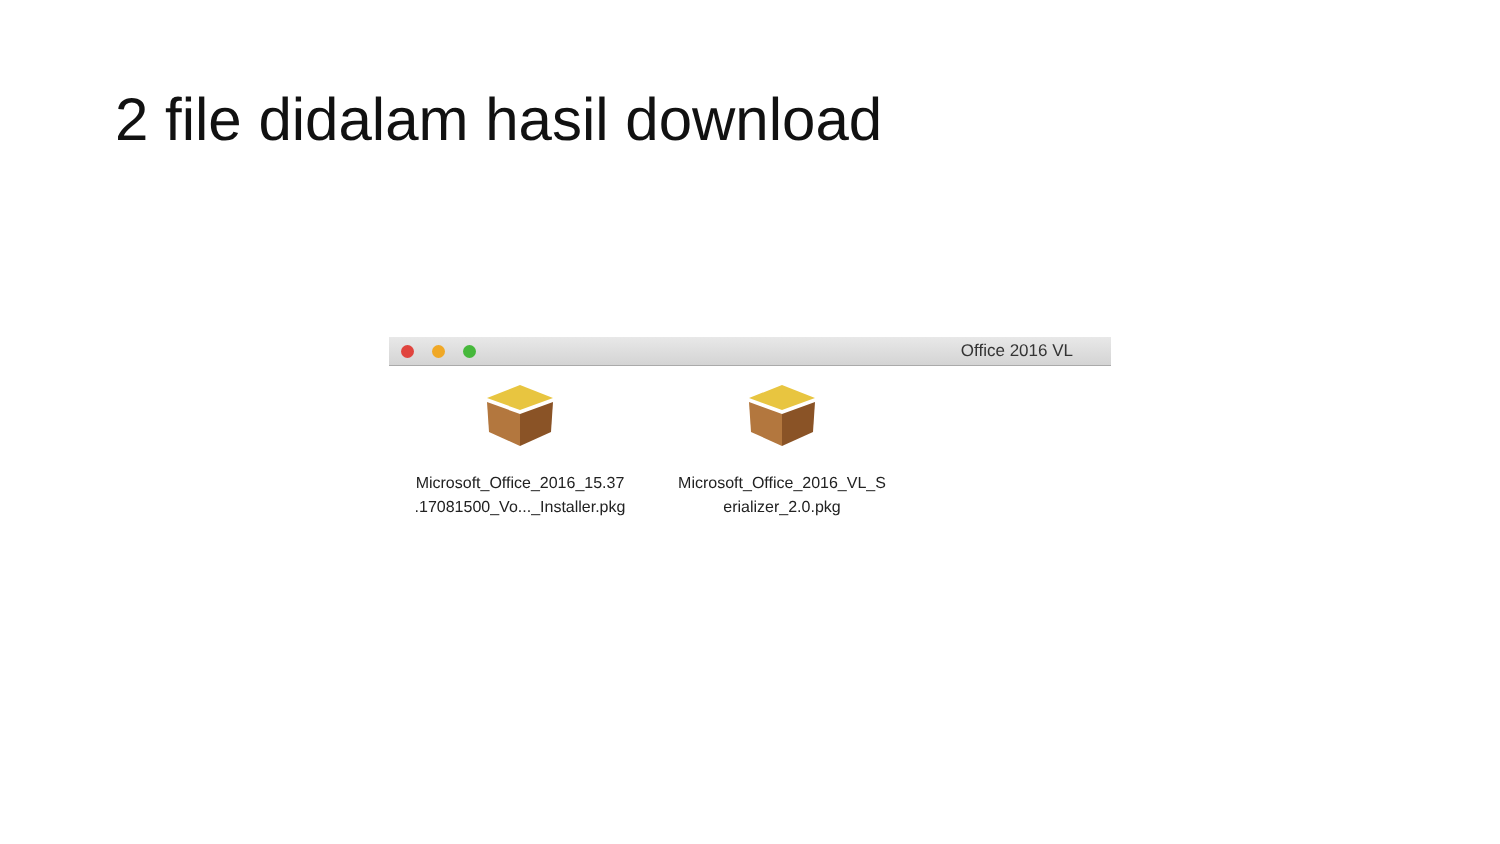2 file didalam hasil download
Office 2016 VL
Microsoft_Office_2016_15.37
.17081500_Vo..._Installer.pkg
Microsoft_Office_2016_VL_S
erializer_2.0.pkg